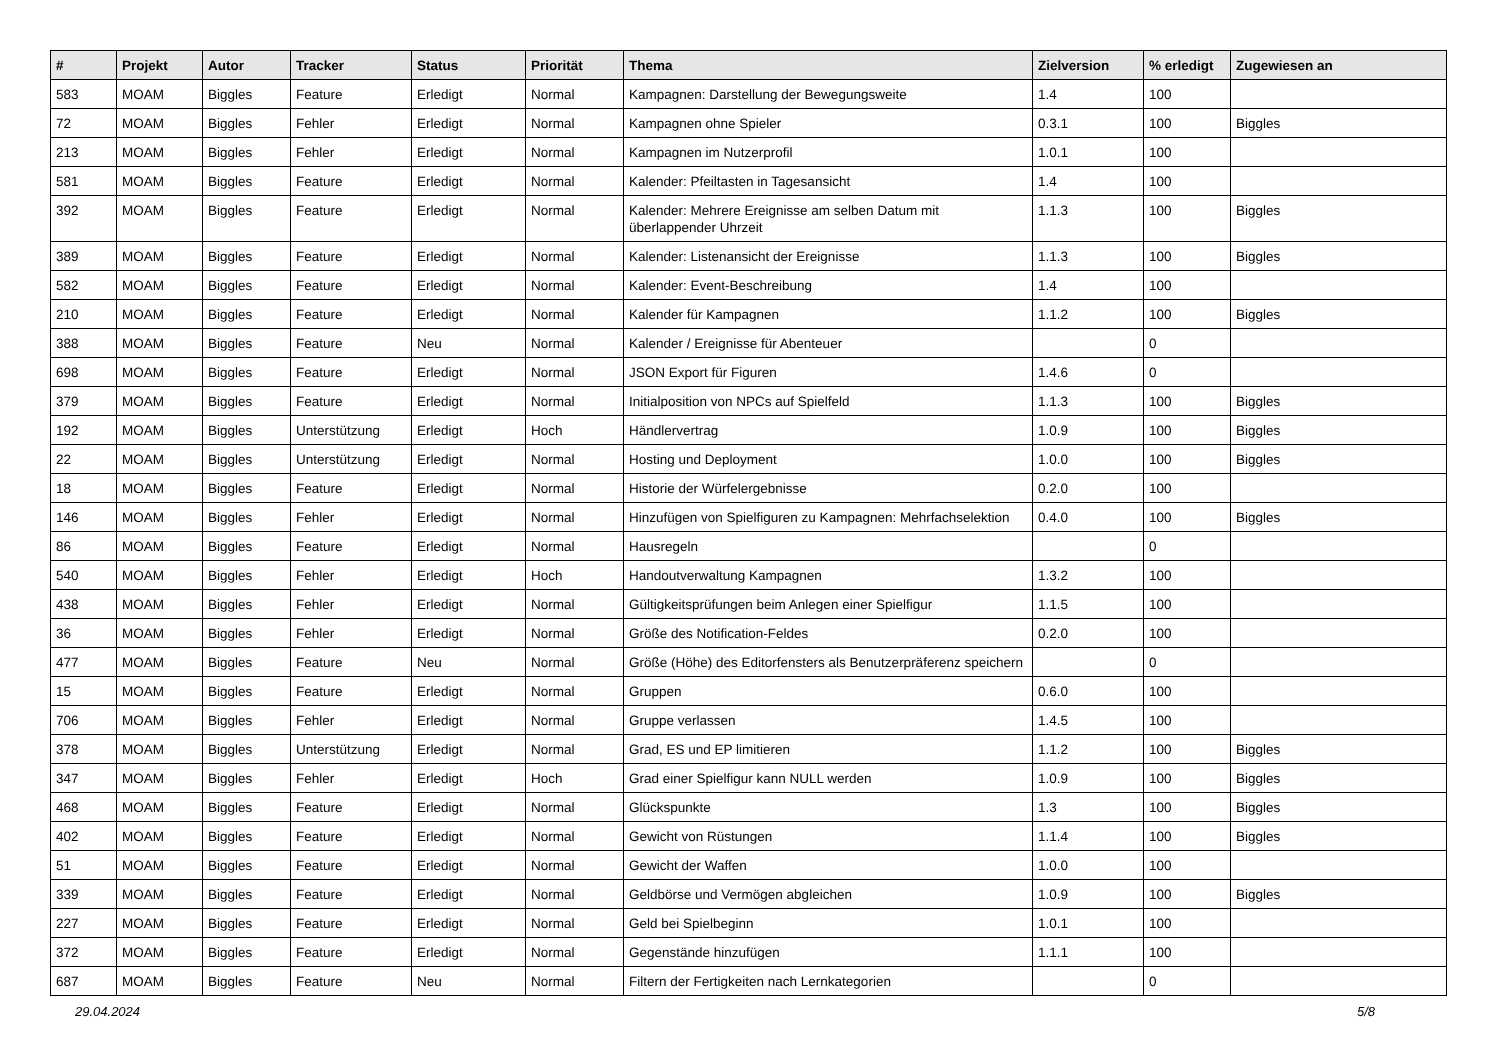| # | Projekt | Autor | Tracker | Status | Priorität | Thema | Zielversion | % erledigt | Zugewiesen an |
| --- | --- | --- | --- | --- | --- | --- | --- | --- | --- |
| 583 | MOAM | Biggles | Feature | Erledigt | Normal | Kampagnen: Darstellung der Bewegungsweite | 1.4 | 100 | |
| 72 | MOAM | Biggles | Fehler | Erledigt | Normal | Kampagnen ohne Spieler | 0.3.1 | 100 | Biggles |
| 213 | MOAM | Biggles | Fehler | Erledigt | Normal | Kampagnen im Nutzerprofil | 1.0.1 | 100 | |
| 581 | MOAM | Biggles | Feature | Erledigt | Normal | Kalender: Pfeiltasten in Tagesansicht | 1.4 | 100 | |
| 392 | MOAM | Biggles | Feature | Erledigt | Normal | Kalender: Mehrere Ereignisse am selben Datum mit überlappender Uhrzeit | 1.1.3 | 100 | Biggles |
| 389 | MOAM | Biggles | Feature | Erledigt | Normal | Kalender: Listenansicht der Ereignisse | 1.1.3 | 100 | Biggles |
| 582 | MOAM | Biggles | Feature | Erledigt | Normal | Kalender: Event-Beschreibung | 1.4 | 100 | |
| 210 | MOAM | Biggles | Feature | Erledigt | Normal | Kalender für Kampagnen | 1.1.2 | 100 | Biggles |
| 388 | MOAM | Biggles | Feature | Neu | Normal | Kalender / Ereignisse für Abenteuer | | 0 | |
| 698 | MOAM | Biggles | Feature | Erledigt | Normal | JSON Export für Figuren | 1.4.6 | 0 | |
| 379 | MOAM | Biggles | Feature | Erledigt | Normal | Initialposition von NPCs auf Spielfeld | 1.1.3 | 100 | Biggles |
| 192 | MOAM | Biggles | Unterstützung | Erledigt | Hoch | Händlervertrag | 1.0.9 | 100 | Biggles |
| 22 | MOAM | Biggles | Unterstützung | Erledigt | Normal | Hosting und Deployment | 1.0.0 | 100 | Biggles |
| 18 | MOAM | Biggles | Feature | Erledigt | Normal | Historie der Würfelergebnisse | 0.2.0 | 100 | |
| 146 | MOAM | Biggles | Fehler | Erledigt | Normal | Hinzufügen von Spielfiguren zu Kampagnen: Mehrfachselektion | 0.4.0 | 100 | Biggles |
| 86 | MOAM | Biggles | Feature | Erledigt | Normal | Hausregeln | | 0 | |
| 540 | MOAM | Biggles | Fehler | Erledigt | Hoch | Handoutverwaltung Kampagnen | 1.3.2 | 100 | |
| 438 | MOAM | Biggles | Fehler | Erledigt | Normal | Gültigkeitsprüfungen beim Anlegen einer Spielfigur | 1.1.5 | 100 | |
| 36 | MOAM | Biggles | Fehler | Erledigt | Normal | Größe des Notification-Feldes | 0.2.0 | 100 | |
| 477 | MOAM | Biggles | Feature | Neu | Normal | Größe (Höhe) des Editorfensters als Benutzerpräferenz speichern | | 0 | |
| 15 | MOAM | Biggles | Feature | Erledigt | Normal | Gruppen | 0.6.0 | 100 | |
| 706 | MOAM | Biggles | Fehler | Erledigt | Normal | Gruppe verlassen | 1.4.5 | 100 | |
| 378 | MOAM | Biggles | Unterstützung | Erledigt | Normal | Grad, ES und EP limitieren | 1.1.2 | 100 | Biggles |
| 347 | MOAM | Biggles | Fehler | Erledigt | Hoch | Grad einer Spielfigur kann NULL werden | 1.0.9 | 100 | Biggles |
| 468 | MOAM | Biggles | Feature | Erledigt | Normal | Glückspunkte | 1.3 | 100 | Biggles |
| 402 | MOAM | Biggles | Feature | Erledigt | Normal | Gewicht von Rüstungen | 1.1.4 | 100 | Biggles |
| 51 | MOAM | Biggles | Feature | Erledigt | Normal | Gewicht der Waffen | 1.0.0 | 100 | |
| 339 | MOAM | Biggles | Feature | Erledigt | Normal | Geldbörse und Vermögen abgleichen | 1.0.9 | 100 | Biggles |
| 227 | MOAM | Biggles | Feature | Erledigt | Normal | Geld bei Spielbeginn | 1.0.1 | 100 | |
| 372 | MOAM | Biggles | Feature | Erledigt | Normal | Gegenstände hinzufügen | 1.1.1 | 100 | |
| 687 | MOAM | Biggles | Feature | Neu | Normal | Filtern der Fertigkeiten nach Lernkategorien | | 0 | |
29.04.2024 5/8